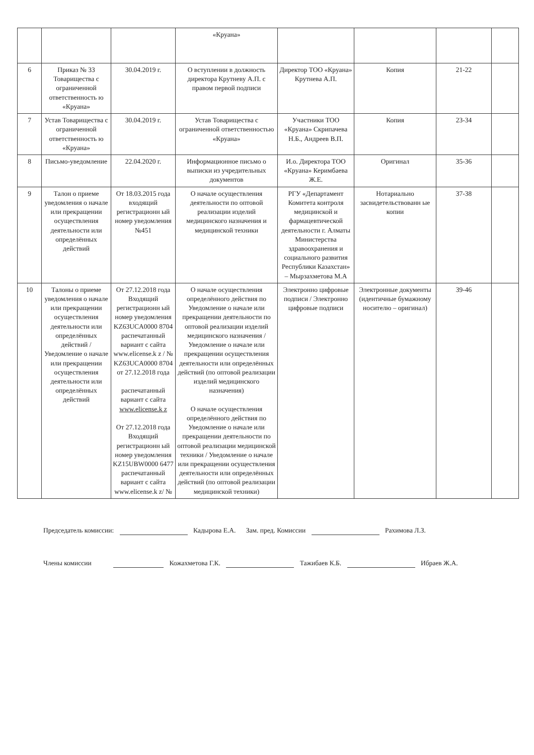| | | | «Круана» | | | | |
| 6 | Приказ № 33 Товарищества с ограниченной ответственность ю «Круана» | 30.04.2019 г. | О вступлении в должность директора Крутневу А.П. с правом первой подписи | Директор ТОО «Круана» Крутнева А.П. | Копия | 21-22 | |
| 7 | Устав Товарищества с ограниченной ответственность ю «Круана» | 30.04.2019 г. | Устав Товарищества с ограниченной ответственностью «Круана» | Участники ТОО «Круана» Скрипачева Н.Б., Андреев В.П. | Копия | 23-34 | |
| 8 | Письмо-уведомление | 22.04.2020 г. | Информационное письмо о выписки из учредительных документов | И.о. Директора ТОО «Круана» Керимбаева Ж.Е. | Оригинал | 35-36 | |
| 9 | Талон о приеме уведомления о начале или прекращении осуществления деятельности или определённых действий | От 18.03.2015 года входящий регистрационн ый номер уведомления №451 | О начале осуществления деятельности по оптовой реализации изделий медицинского назначения и медицинской техники | РГУ «Департамент Комитета контроля медицинской и фармацевтической деятельности г. Алматы Министерства здравоохранения и социального развития Республики Казахстан» – Мырзахметова М.А | Нотариально засвидетельствованн ые копии | 37-38 | |
| 10 | Талоны о приеме уведомления о начале или прекращении осуществления деятельности или определённых действий / Уведомление о начале или прекращении осуществления деятельности или определённых действий | От 27.12.2018 года Входящий регистрационн ый номер уведомления KZ63UCA0000 8704 распечатанный вариант с сайта www.elicense.k z / № KZ63UCA0000 8704 от 27.12.2018 года распечатанный вариант с сайта www.elicense.k z От 27.12.2018 года Входящий регистрационн ый номер уведомления KZ15UBW0000 6477 распечатанный вариант с сайта www.elicense.k z/ № | О начале осуществления определённого действия по Уведомление о начале или прекращении деятельности по оптовой реализации изделий медицинского назначения / Уведомление о начале или прекращении осуществления деятельности или определённых действий (по оптовой реализации изделий медицинского назначения) О начале осуществления определённого действия по Уведомление о начале или прекращении деятельности по оптовой реализации медицинской техники / Уведомление о начале или прекращении осуществления деятельности или определённых действий (по оптовой реализации медицинской техники) | Электронно цифровые подписи / Электронно цифровые подписи | Электронные документы (идентичные бумажному носителю – оригинал) | 39-46 | |
Председатель комиссии: Кадырова Е.А. Зам. пред. Комиссии Рахимова Л.З.
Члены комиссии Кожахметова Г.К. Тажибаев К.Б. Ибраев Ж.А.